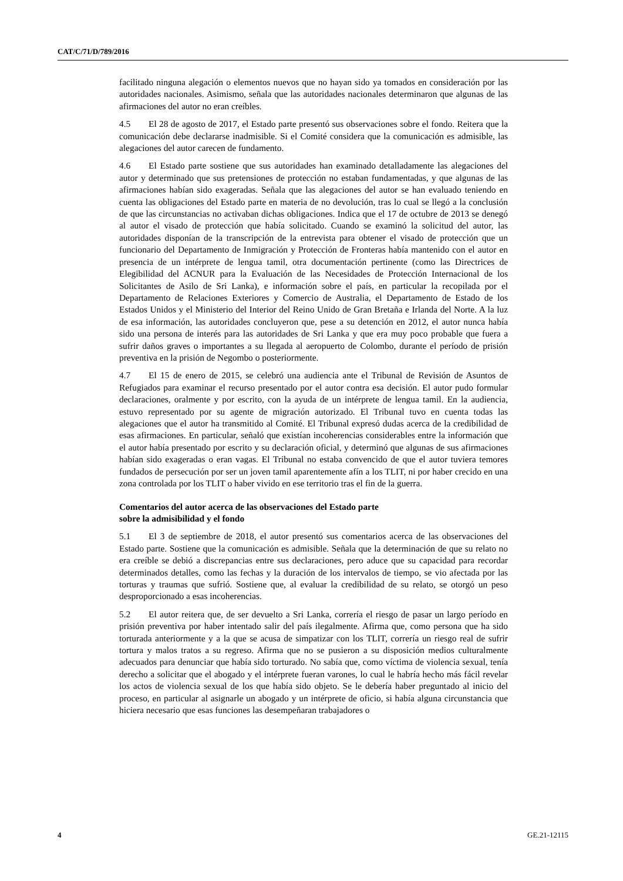CAT/C/71/D/789/2016
facilitado ninguna alegación o elementos nuevos que no hayan sido ya tomados en consideración por las autoridades nacionales. Asimismo, señala que las autoridades nacionales determinaron que algunas de las afirmaciones del autor no eran creíbles.
4.5 El 28 de agosto de 2017, el Estado parte presentó sus observaciones sobre el fondo. Reitera que la comunicación debe declararse inadmisible. Si el Comité considera que la comunicación es admisible, las alegaciones del autor carecen de fundamento.
4.6 El Estado parte sostiene que sus autoridades han examinado detalladamente las alegaciones del autor y determinado que sus pretensiones de protección no estaban fundamentadas, y que algunas de las afirmaciones habían sido exageradas. Señala que las alegaciones del autor se han evaluado teniendo en cuenta las obligaciones del Estado parte en materia de no devolución, tras lo cual se llegó a la conclusión de que las circunstancias no activaban dichas obligaciones. Indica que el 17 de octubre de 2013 se denegó al autor el visado de protección que había solicitado. Cuando se examinó la solicitud del autor, las autoridades disponían de la transcripción de la entrevista para obtener el visado de protección que un funcionario del Departamento de Inmigración y Protección de Fronteras había mantenido con el autor en presencia de un intérprete de lengua tamil, otra documentación pertinente (como las Directrices de Elegibilidad del ACNUR para la Evaluación de las Necesidades de Protección Internacional de los Solicitantes de Asilo de Sri Lanka), e información sobre el país, en particular la recopilada por el Departamento de Relaciones Exteriores y Comercio de Australia, el Departamento de Estado de los Estados Unidos y el Ministerio del Interior del Reino Unido de Gran Bretaña e Irlanda del Norte. A la luz de esa información, las autoridades concluyeron que, pese a su detención en 2012, el autor nunca había sido una persona de interés para las autoridades de Sri Lanka y que era muy poco probable que fuera a sufrir daños graves o importantes a su llegada al aeropuerto de Colombo, durante el período de prisión preventiva en la prisión de Negombo o posteriormente.
4.7 El 15 de enero de 2015, se celebró una audiencia ante el Tribunal de Revisión de Asuntos de Refugiados para examinar el recurso presentado por el autor contra esa decisión. El autor pudo formular declaraciones, oralmente y por escrito, con la ayuda de un intérprete de lengua tamil. En la audiencia, estuvo representado por su agente de migración autorizado. El Tribunal tuvo en cuenta todas las alegaciones que el autor ha transmitido al Comité. El Tribunal expresó dudas acerca de la credibilidad de esas afirmaciones. En particular, señaló que existían incoherencias considerables entre la información que el autor había presentado por escrito y su declaración oficial, y determinó que algunas de sus afirmaciones habían sido exageradas o eran vagas. El Tribunal no estaba convencido de que el autor tuviera temores fundados de persecución por ser un joven tamil aparentemente afín a los TLIT, ni por haber crecido en una zona controlada por los TLIT o haber vivido en ese territorio tras el fin de la guerra.
Comentarios del autor acerca de las observaciones del Estado parte
sobre la admisibilidad y el fondo
5.1 El 3 de septiembre de 2018, el autor presentó sus comentarios acerca de las observaciones del Estado parte. Sostiene que la comunicación es admisible. Señala que la determinación de que su relato no era creíble se debió a discrepancias entre sus declaraciones, pero aduce que su capacidad para recordar determinados detalles, como las fechas y la duración de los intervalos de tiempo, se vio afectada por las torturas y traumas que sufrió. Sostiene que, al evaluar la credibilidad de su relato, se otorgó un peso desproporcionado a esas incoherencias.
5.2 El autor reitera que, de ser devuelto a Sri Lanka, correría el riesgo de pasar un largo período en prisión preventiva por haber intentado salir del país ilegalmente. Afirma que, como persona que ha sido torturada anteriormente y a la que se acusa de simpatizar con los TLIT, correría un riesgo real de sufrir tortura y malos tratos a su regreso. Afirma que no se pusieron a su disposición medios culturalmente adecuados para denunciar que había sido torturado. No sabía que, como víctima de violencia sexual, tenía derecho a solicitar que el abogado y el intérprete fueran varones, lo cual le habría hecho más fácil revelar los actos de violencia sexual de los que había sido objeto. Se le debería haber preguntado al inicio del proceso, en particular al asignarle un abogado y un intérprete de oficio, si había alguna circunstancia que hiciera necesario que esas funciones las desempeñaran trabajadores o
4 GE.21-12115